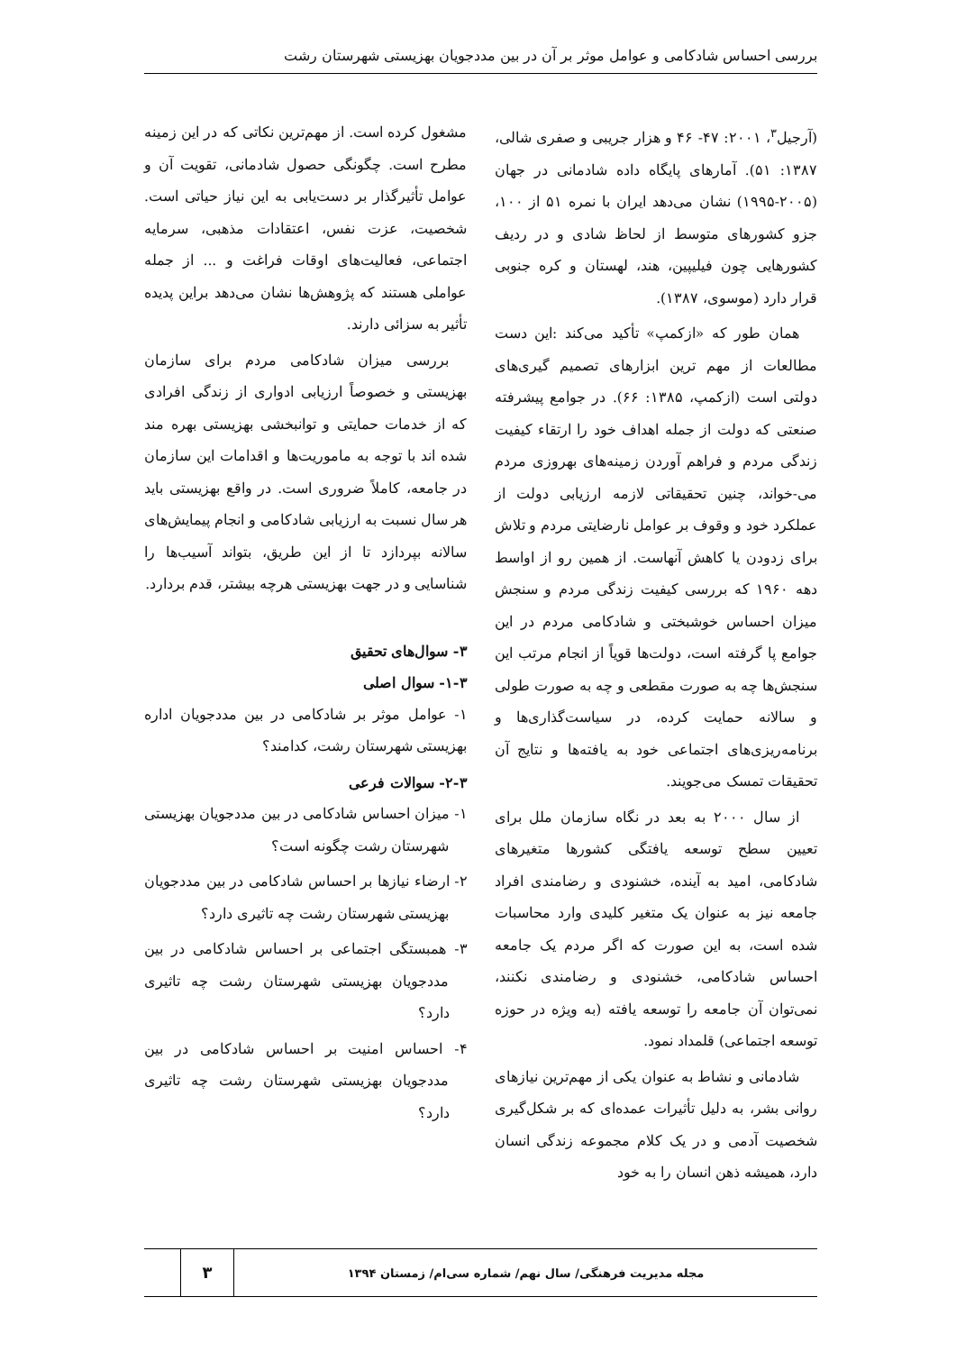بررسی احساس شادکامی و عوامل موثر بر آن در بین مددجویان بهزیستی شهرستان رشت
(آرجیل<sup>۳</sup>، ۲۰۰۱: ۴۷- ۴۶ و هزار جریبی و صفری شالی، ۱۳۸۷: ۵۱). آمارهای پایگاه داده شادمانی در جهان (۲۰۰۵-۱۹۹۵) نشان می‌دهد ایران با نمره ۵۱ از ۱۰۰، جزو کشورهای متوسط از لحاظ شادی و در ردیف کشورهایی چون فیلیپین، هند، لهستان و کره جنوبی قرار دارد (موسوی، ۱۳۸۷).
همان طور که «ازکمپ» تأکید می‌کند :این دست مطالعات از مهم ترین ابزارهای تصمیم گیری‌های دولتی است (ازکمپ، ۱۳۸۵: ۶۶). در جوامع پیشرفته صنعتی که دولت از جمله اهداف خود را ارتقاء کیفیت زندگی مردم و فراهم آوردن زمینه‌های بهروزی مردم می-خواند، چنین تحقیقاتی لازمه ارزیابی دولت از عملکرد خود و وقوف بر عوامل نارضایتی مردم و تلاش برای زدودن یا کاهش آنهاست. از همین رو از اواسط دهه ۱۹۶۰ که بررسی کیفیت زندگی مردم و سنجش میزان احساس خوشبختی و شادکامی مردم در این جوامع پا گرفته است، دولت‌ها قویاً از انجام مرتب این سنجش‌ها چه به صورت مقطعی و چه به صورت طولی و سالانه حمایت کرده، در سیاست‌گذاری‌ها و برنامه‌ریزی‌های اجتماعی خود به یافته‌ها و نتایج آن تحقیقات تمسک می‌جویند.
از سال ۲۰۰۰ به بعد در نگاه سازمان ملل برای تعیین سطح توسعه یافتگی کشورها متغیرهای شادکامی، امید به آینده، خشنودی و رضامندی افراد جامعه نیز به عنوان یک متغیر کلیدی وارد محاسبات شده است، به این صورت که اگر مردم یک جامعه احساس شادکامی، خشنودی و رضامندی نکنند، نمی‌توان آن جامعه را توسعه یافته (به ویژه در حوزه توسعه اجتماعی) قلمداد نمود.
شادمانی و نشاط به عنوان یکی از مهم‌ترین نیازهای روانی بشر، به دلیل تأثیرات عمده‌ای که بر شکل‌گیری شخصیت آدمی و در یک کلام مجموعه زندگی انسان دارد، همیشه ذهن انسان را به خود
مشغول کرده است. از مهم‌ترین نکاتی که در این زمینه مطرح است. چگونگی حصول شادمانی، تقویت آن و عوامل تأثیرگذار بر دست‌یابی به این نیاز حیاتی است. شخصیت، عزت نفس، اعتقادات مذهبی، سرمایه اجتماعی، فعالیت‌های اوقات فراغت و ... از جمله عواملی هستند که پژوهش‌ها نشان می‌دهد براین پدیده تأثیر به سزائی دارند.
بررسی میزان شادکامی مردم برای سازمان بهزیستی و خصوصاً ارزیابی ادواری از زندگی افرادی که از خدمات حمایتی و توانبخشی بهزیستی بهره مند شده اند با توجه به ماموریت‌ها و اقدامات این سازمان در جامعه، کاملاً ضروری است. در واقع بهزیستی باید هر سال نسبت به ارزیابی شادکامی و انجام پیمایش‌های سالانه بپردازد تا از این طریق، بتواند آسیب‌ها را شناسایی و در جهت بهزیستی هرچه بیشتر، قدم بردارد.
۳- سوال‌های تحقیق
۱-۳- سوال اصلی
۱- عوامل موثر بر شادکامی در بین مددجویان اداره بهزیستی شهرستان رشت، کدامند؟
۲-۳- سوالات فرعی
۱- میزان احساس شادکامی در بین مددجویان بهزیستی شهرستان رشت چگونه است؟
۲- ارضاء نیازها بر احساس شادکامی در بین مددجویان بهزیستی شهرستان رشت چه تاثیری دارد؟
۳- همبستگی اجتماعی بر احساس شادکامی در بین مددجویان بهزیستی شهرستان رشت چه تاثیری دارد؟
۴- احساس امنیت بر احساس شادکامی در بین مددجویان بهزیستی شهرستان رشت چه تاثیری دارد؟
مجله مدیریت فرهنگی/ سال نهم/ شماره سی‌ام/ زمستان ۱۳۹۴
۳